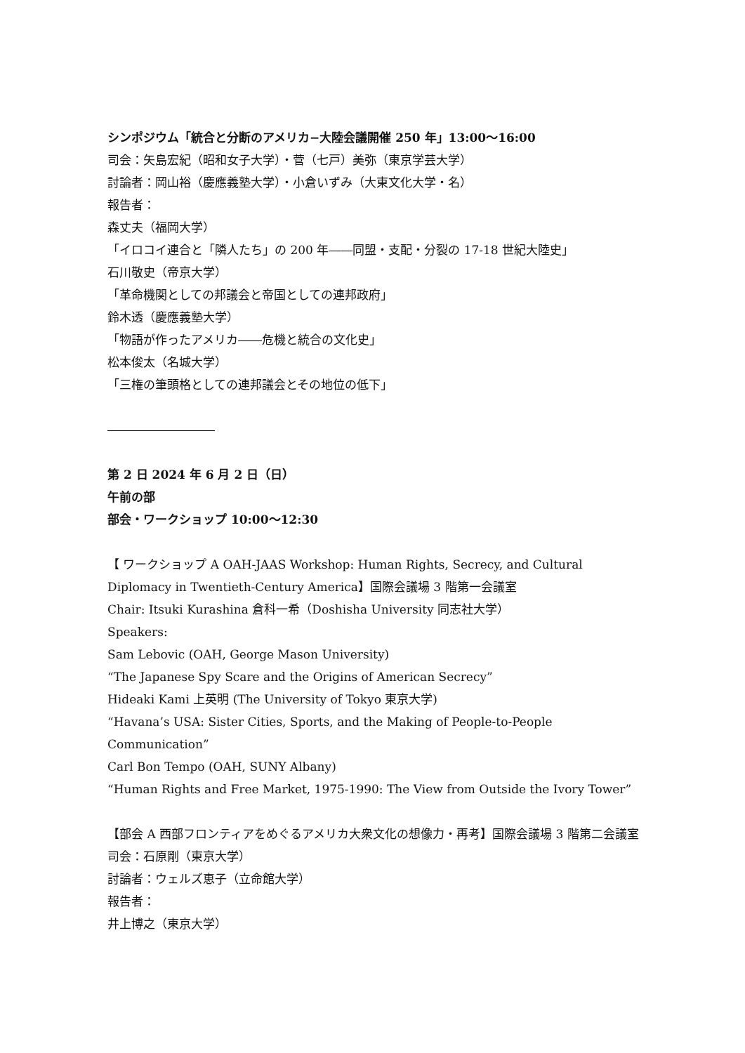シンポジウム「統合と分断のアメリカ−大陸会議開催 250 年」13:00〜16:00
司会：矢島宏紀（昭和女子大学）・菅（七戸）美弥（東京学芸大学）
討論者：岡山裕（慶應義塾大学）・小倉いずみ（大東文化大学・名）
報告者：
森丈夫（福岡大学）
「イロコイ連合と「隣人たち」の 200 年――同盟・支配・分裂の 17-18 世紀大陸史」
石川敬史（帝京大学）
「革命機関としての邦議会と帝国としての連邦政府」
鈴木透（慶應義塾大学）
「物語が作ったアメリカ――危機と統合の文化史」
松本俊太（名城大学）
「三権の筆頭格としての連邦議会とその地位の低下」
―――――――――
第 2 日 2024 年 6 月 2 日（日）
午前の部
部会・ワークショップ 10:00〜12:30
【 ワークショップ A OAH-JAAS Workshop: Human Rights, Secrecy, and Cultural Diplomacy in Twentieth-Century America】国際会議場 3 階第一会議室
Chair: Itsuki Kurashina 倉科一希（Doshisha University 同志社大学）
Speakers:
Sam Lebovic (OAH, George Mason University)
“The Japanese Spy Scare and the Origins of American Secrecy”
Hideaki Kami 上英明 (The University of Tokyo 東京大学)
“Havana’s USA: Sister Cities, Sports, and the Making of People-to-People Communication”
Carl Bon Tempo (OAH, SUNY Albany)
“Human Rights and Free Market, 1975-1990: The View from Outside the Ivory Tower”
【部会 A 西部フロンティアをめぐるアメリカ大衆文化の想像力・再考】国際会議場 3 階第二会議室
司会：石原剛（東京大学）
討論者：ウェルズ恵子（立命館大学）
報告者：
井上博之（東京大学）